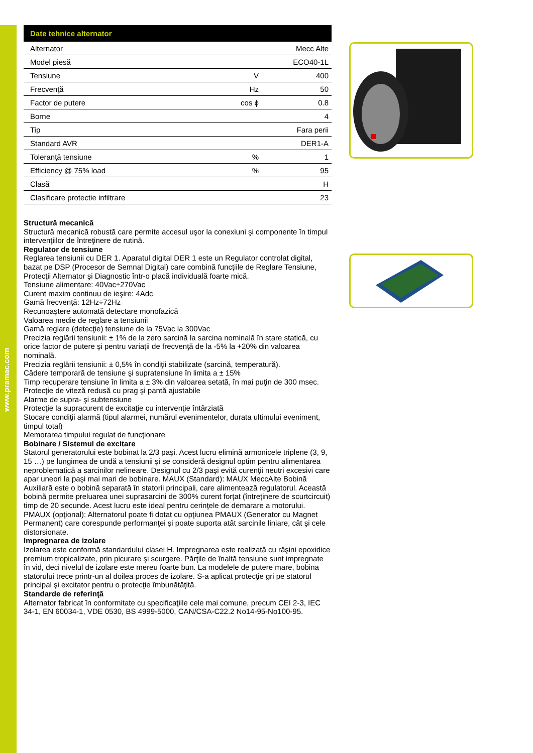www.pramac.com
| Date tehnice alternator | | |
| --- | --- | --- |
| Alternator | | Mecc Alte |
| Model piesă | | ECO40-1L |
| Tensiune | V | 400 |
| Frecvenţă | Hz | 50 |
| Factor de putere | cos ϕ | 0.8 |
| Borne | | 4 |
| Tip | | Fara perii |
| Standard AVR | | DER1-A |
| Toleranţă tensiune | % | 1 |
| Efficiency @ 75% load | % | 95 |
| Clasă | | H |
| Clasificare protectie infiltrare | | 23 |
Structură mecanică
Structură mecanică robustă care permite accesul uşor la conexiuni şi componente în timpul intervenţiilor de întreţinere de rutină.
Regulator de tensiune
Reglarea tensiunii cu DER 1. Aparatul digital DER 1 este un Regulator controlat digital, bazat pe DSP (Procesor de Semnal Digital) care combină funcţiile de Reglare Tensiune, Protecţii Alternator şi Diagnostic într-o placă individuală foarte mică.
Tensiune alimentare: 40Vac÷270Vac
Curent maxim continuu de ieşire: 4Adc
Gamă frecvenţă: 12Hz÷72Hz
Recunoaştere automată detectare monofazică
Valoarea medie de reglare a tensiunii
Gamă reglare (detecţie) tensiune de la 75Vac la 300Vac
Precizia reglării tensiunii: ± 1% de la zero sarcină la sarcina nominală în stare statică, cu orice factor de putere şi pentru variaţii de frecvenţă de la -5% la +20% din valoarea nominală.
Precizia reglării tensiunii: ± 0,5% în condiţii stabilizate (sarcină, temperatură).
Cădere temporară de tensiune şi supratensiune în limita a ± 15%
Timp recuperare tensiune în limita a ± 3% din valoarea setată, în mai puţin de 300 msec.
Protecţie de viteză redusă cu prag şi pantă ajustabile
Alarme de supra- şi subtensiune
Protecţie la supracurent de excitaţie cu intervenţie întârziată
Stocare condiţii alarmă (tipul alarmei, numărul evenimentelor, durata ultimului eveniment, timpul total)
Memorarea timpului regulat de funcţionare
Bobinare / Sistemul de excitare
Statorul generatorului este bobinat la 2/3 paşi. Acest lucru elimină armonicele triplene (3, 9, 15 …) pe lungimea de undă a tensiunii şi se consideră designul optim pentru alimentarea neproblematică a sarcinilor nelineare. Designul cu 2/3 paşi evită curenţii neutri excesivi care apar uneori la paşi mai mari de bobinare. MAUX (Standard): MAUX MeccAlte Bobină Auxiliară este o bobină separată în statorii principali, care alimentează regulatorul. Această bobină permite preluarea unei suprasarcini de 300% curent forţat (întreţinere de scurtcircuit) timp de 20 secunde. Acest lucru este ideal pentru cerinţele de demarare a motorului. PMAUX (opţional): Alternatorul poate fi dotat cu opţiunea PMAUX (Generator cu Magnet Permanent) care corespunde performanţei şi poate suporta atât sarcinile liniare, cât şi cele distorsionate.
Impregnarea de izolare
Izolarea este conformă standardului clasei H. Impregnarea este realizată cu răşini epoxidice premium tropicalizate, prin picurare şi scurgere. Părţile de înaltă tensiune sunt impregnate în vid, deci nivelul de izolare este mereu foarte bun. La modelele de putere mare, bobina statorului trece printr-un al doilea proces de izolare. S-a aplicat protecţie gri pe statorul principal şi excitator pentru o protecţie îmbunătăţită.
Standarde de referinţă
Alternator fabricat în conformitate cu specificaţiile cele mai comune, precum CEI 2-3, IEC 34-1, EN 60034-1, VDE 0530, BS 4999-5000, CAN/CSA-C22.2 No14-95-No100-95.